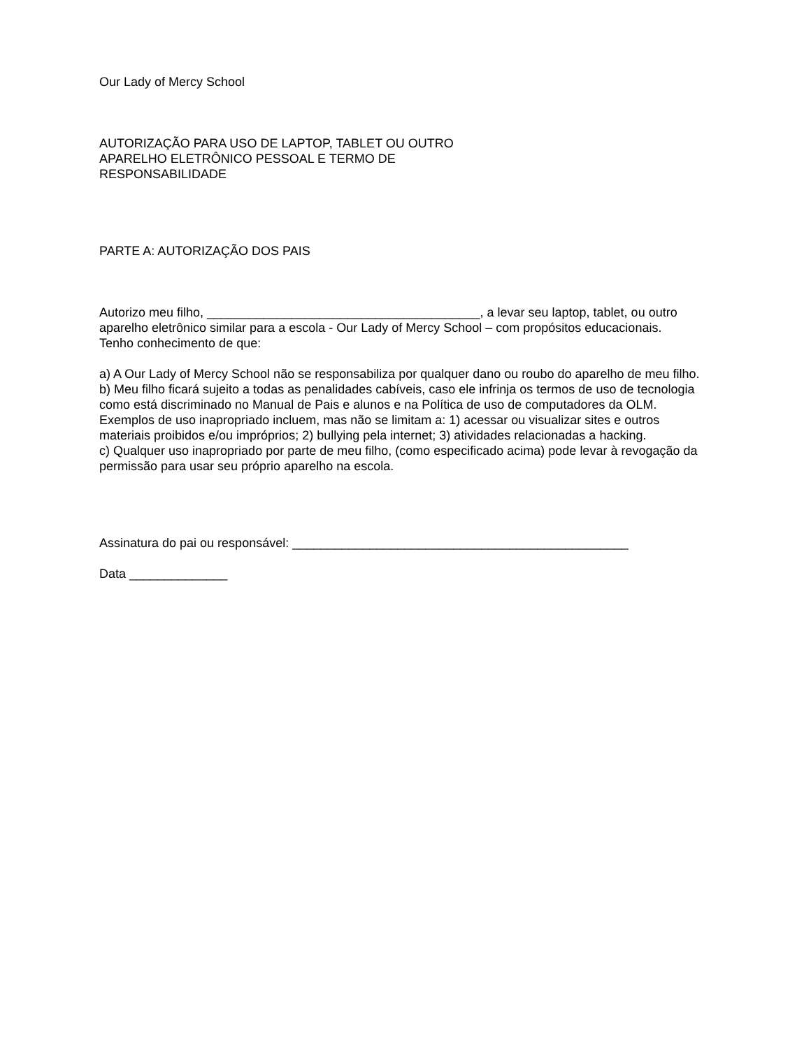Our Lady of Mercy School
AUTORIZAÇÃO PARA USO DE LAPTOP, TABLET OU OUTRO
APARELHO ELETRÔNICO PESSOAL E TERMO DE
RESPONSABILIDADE
PARTE A: AUTORIZAÇÃO DOS PAIS
Autorizo meu filho, _______________________________________, a levar seu laptop, tablet, ou outro
aparelho eletrônico similar para a escola - Our Lady of Mercy School – com propósitos educacionais.
Tenho conhecimento de que:
a) A Our Lady of Mercy School não se responsabiliza por qualquer dano ou roubo do aparelho de meu filho.
b) Meu filho ficará sujeito a todas as penalidades cabíveis, caso ele infrinja os termos de uso de tecnologia como está discriminado no Manual de Pais e alunos e na Política de uso de computadores da OLM. Exemplos de uso inapropriado incluem, mas não se limitam a: 1) acessar ou visualizar sites e outros materiais proibidos e/ou impróprios; 2) bullying pela internet; 3) atividades relacionadas a hacking.
c) Qualquer uso inapropriado por parte de meu filho, (como especificado acima) pode levar à revogação da permissão para usar seu próprio aparelho na escola.
Assinatura do pai ou responsável: ________________________________________________
Data ______________